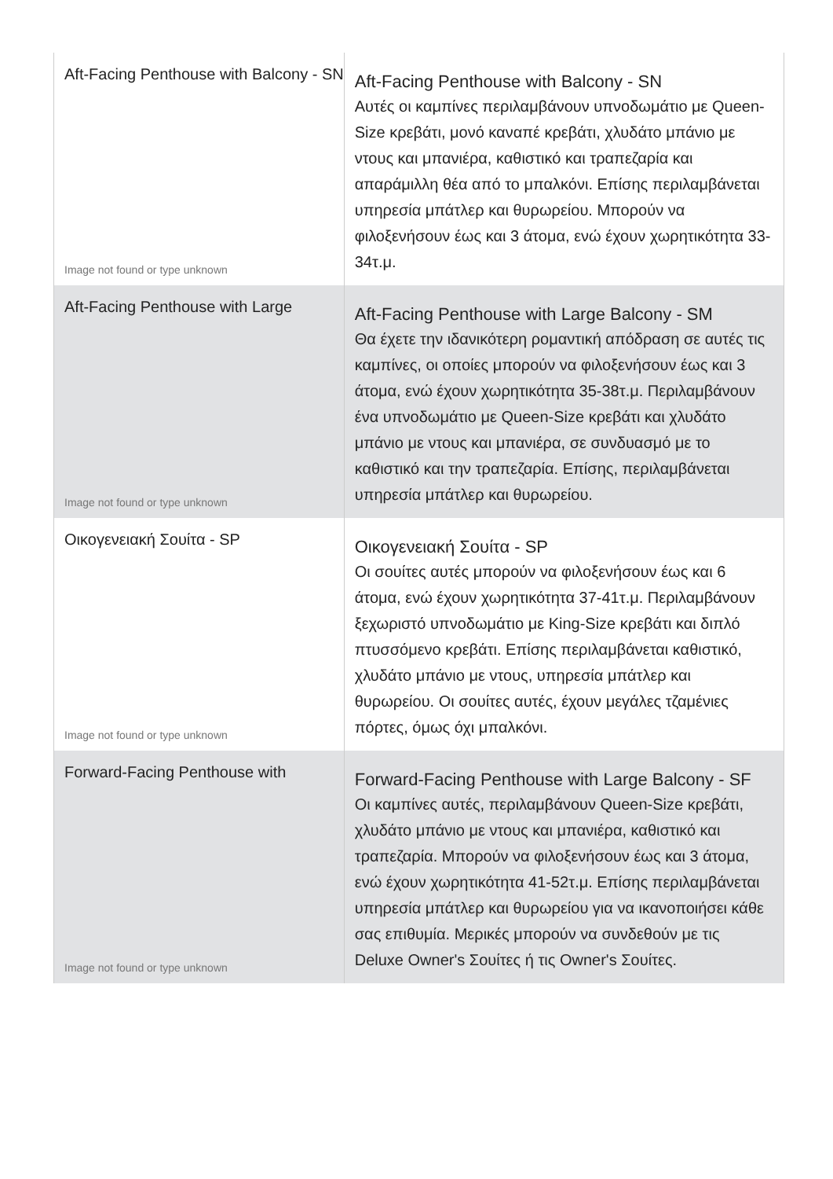| Aft-Facing Penthouse with Balcony - SN Image not found or type unknown | Aft-Facing Penthouse with Balcony - SN Αυτές οι καμπίνες περιλαμβάνουν υπνοδωμάτιο με Queen-Size κρεβάτι, μονό καναπέ κρεβάτι, χλυδάτο μπάνιο με ντους και μπανιέρα, καθιστικό και τραπεζαρία και απαράμιλλη θέα από το μπαλκόνι. Επίσης περιλαμβάνεται υπηρεσία μπάτλερ και θυρωρείου. Μπορούν να φιλοξενήσουν έως και 3 άτομα, ενώ έχουν χωρητικότητα 33-34τ.μ. |
| Aft-Facing Penthouse with Large Image not found or type unknown | Aft-Facing Penthouse with Large Balcony - SM Θα έχετε την ιδανικότερη ρομαντική απόδραση σε αυτές τις καμπίνες, οι οποίες μπορούν να φιλοξενήσουν έως και 3 άτομα, ενώ έχουν χωρητικότητα 35-38τ.μ. Περιλαμβάνουν ένα υπνοδωμάτιο με Queen-Size κρεβάτι και χλυδάτο μπάνιο με ντους και μπανιέρα, σε συνδυασμό με το καθιστικό και την τραπεζαρία. Επίσης, περιλαμβάνεται υπηρεσία μπάτλερ και θυρωρείου. |
| Οικογενειακή Σουίτα - SP Image not found or type unknown | Οικογενειακή Σουίτα - SP Οι σουίτες αυτές μπορούν να φιλοξενήσουν έως και 6 άτομα, ενώ έχουν χωρητικότητα 37-41τ.μ. Περιλαμβάνουν ξεχωριστό υπνοδωμάτιο με King-Size κρεβάτι και διπλό πτυσσόμενο κρεβάτι. Επίσης περιλαμβάνεται καθιστικό, χλυδάτο μπάνιο με ντους, υπηρεσία μπάτλερ και θυρωρείου. Οι σουίτες αυτές, έχουν μεγάλες τζαμένιες πόρτες, όμως όχι μπαλκόνι. |
| Forward-Facing Penthouse with Image not found or type unknown | Forward-Facing Penthouse with Large Balcony - SF Οι καμπίνες αυτές, περιλαμβάνουν Queen-Size κρεβάτι, χλυδάτο μπάνιο με ντους και μπανιέρα, καθιστικό και τραπεζαρία. Μπορούν να φιλοξενήσουν έως και 3 άτομα, ενώ έχουν χωρητικότητα 41-52τ.μ. Επίσης περιλαμβάνεται υπηρεσία μπάτλερ και θυρωρείου για να ικανοποιήσει κάθε σας επιθυμία. Μερικές μπορούν να συνδεθούν με τις Deluxe Owner's Σουίτες ή τις Owner's Σουίτες. |